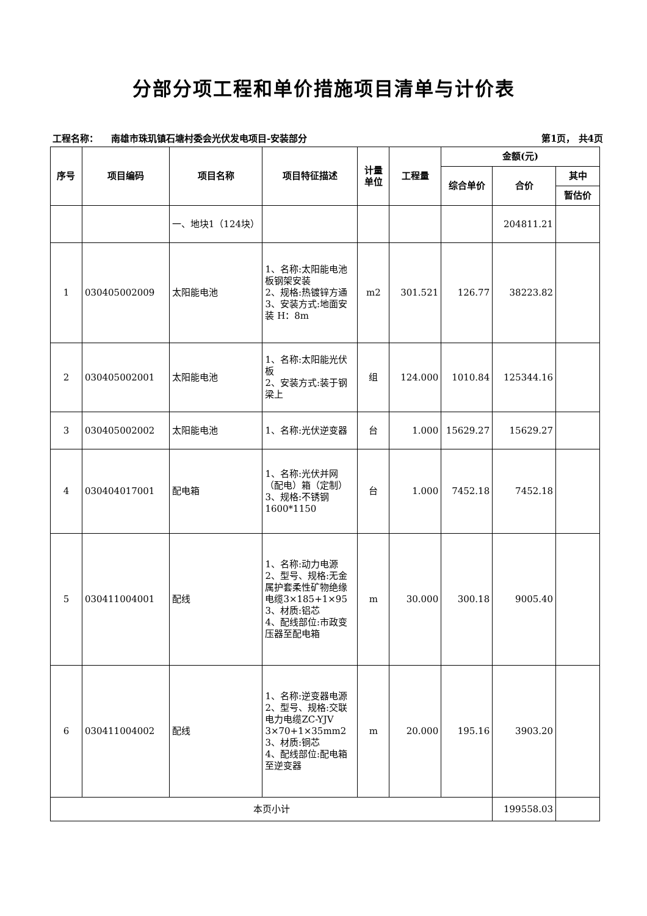分部分项工程和单价措施项目清单与计价表
工程名称： 南雄市珠玑镇石塘村委会光伏发电项目-安装部分 第1页， 共4页
| 序号 | 项目编码 | 项目名称 | 项目特征描述 | 计量 单位 | 工程量 | 金额(元) | | |
| --- | --- | --- | --- | --- | --- | --- | --- | --- |
| | | | | | | 综合单价 | 合价 | 其中 |
| | | | | | | | | 暂估价 |
| | | 一、地块1（124块） | | | | | 204811.21 | |
| 1 | 030405002009 | 太阳能电池 | 1、名称:太阳能电池板钢架安装 2、规格:热镀锌方通 3、安装方式:地面安装 H：8m | m2 | 301.521 | 126.77 | 38223.82 | |
| 2 | 030405002001 | 太阳能电池 | 1、名称:太阳能光伏板 2、安装方式:装于钢梁上 | 组 | 124.000 | 1010.84 | 125344.16 | |
| 3 | 030405002002 | 太阳能电池 | 1、名称:光伏逆变器 | 台 | 1.000 | 15629.27 | 15629.27 | |
| 4 | 030404017001 | 配电箱 | 1、名称:光伏并网（配电）箱（定制） 3、规格:不锈钢1600*1150 | 台 | 1.000 | 7452.18 | 7452.18 | |
| 5 | 030411004001 | 配线 | 1、名称:动力电源 2、型号、规格:无金属护套柔性矿物绝缘电缆3×185+1×95 3、材质:铝芯 4、配线部位:市政变压器至配电箱 | m | 30.000 | 300.18 | 9005.40 | |
| 6 | 030411004002 | 配线 | 1、名称:逆变器电源 2、型号、规格:交联电力电缆ZC-YJV 3×70+1×35mm2 3、材质:铜芯 4、配线部位:配电箱至逆变器 | m | 20.000 | 195.16 | 3903.20 | |
| 本页小计 | | | | | | | 199558.03 | |